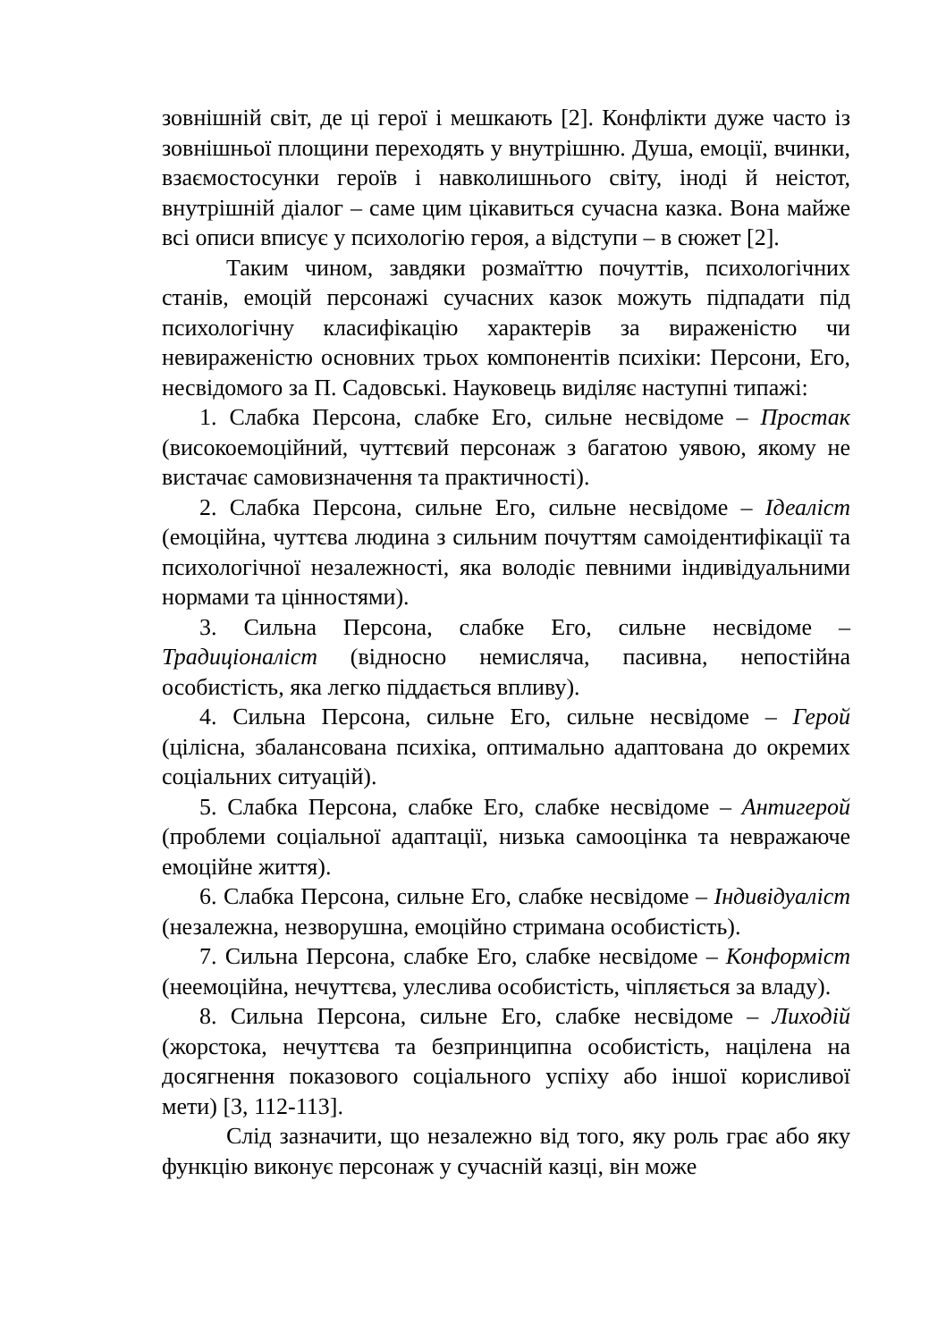зовнішній світ, де ці герої і мешкають [2]. Конфлікти дуже часто із зовнішньої площини переходять у внутрішню. Душа, емоції, вчинки, взаємостосунки героїв і навколишнього світу, іноді й неістот, внутрішній діалог – саме цим цікавиться сучасна казка. Вона майже всі описи вписує у психологію героя, а відступи – в сюжет [2].
Таким чином, завдяки розмаїттю почуттів, психологічних станів, емоцій персонажі сучасних казок можуть підпадати під психологічну класифікацію характерів за вираженістю чи невираженістю основних трьох компонентів психіки: Персони, Его, несвідомого за П. Садовські. Науковець виділяє наступні типажі:
1. Слабка Персона, слабке Его, сильне несвідоме – Простак (високоемоційний, чуттєвий персонаж з багатою уявою, якому не вистачає самовизначення та практичності).
2. Слабка Персона, сильне Его, сильне несвідоме – Ідеаліст (емоційна, чуттєва людина з сильним почуттям самоідентифікації та психологічної незалежності, яка володіє певними індивідуальними нормами та цінностями).
3. Сильна Персона, слабке Его, сильне несвідоме – Традиціоналіст (відносно немисляча, пасивна, непостійна особистість, яка легко піддається впливу).
4. Сильна Персона, сильне Его, сильне несвідоме – Герой (цілісна, збалансована психіка, оптимально адаптована до окремих соціальних ситуацій).
5. Слабка Персона, слабке Его, слабке несвідоме – Антигерой (проблеми соціальної адаптації, низька самооцінка та невражаюче емоційне життя).
6. Слабка Персона, сильне Его, слабке несвідоме – Індивідуаліст (незалежна, незворушна, емоційно стримана особистість).
7. Сильна Персона, слабке Его, слабке несвідоме – Конформіст (неемоційна, нечуттєва, улеслива особистість, чіпляється за владу).
8. Сильна Персона, сильне Его, слабке несвідоме – Лиходій (жорстока, нечуттєва та безпринципна особистість, націлена на досягнення показового соціального успіху або іншої корисливої мети) [3, 112-113].
Слід зазначити, що незалежно від того, яку роль грає або яку функцію виконує персонаж у сучасній казці, він може